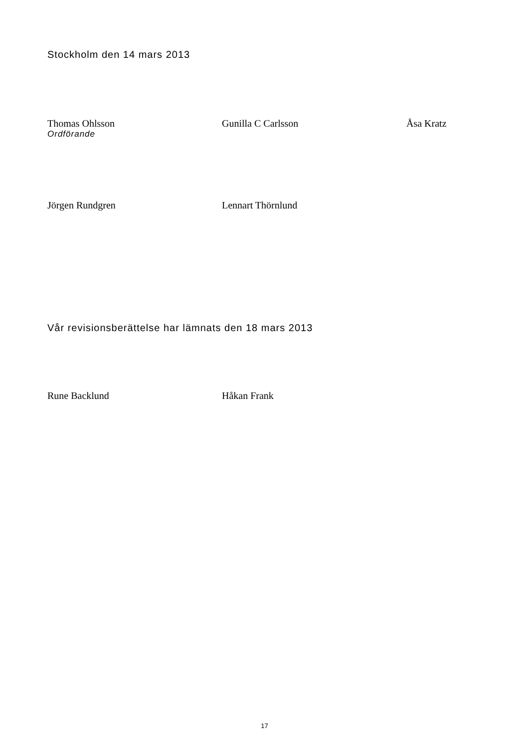Stockholm den 14 mars 2013
Thomas Ohlsson
Ordförande
Gunilla C Carlsson Åsa Kratz
Jörgen Rundgren Lennart Thörnlund
Vår revisionsberättelse har lämnats den 18 mars 2013
Rune Backlund Håkan Frank
17